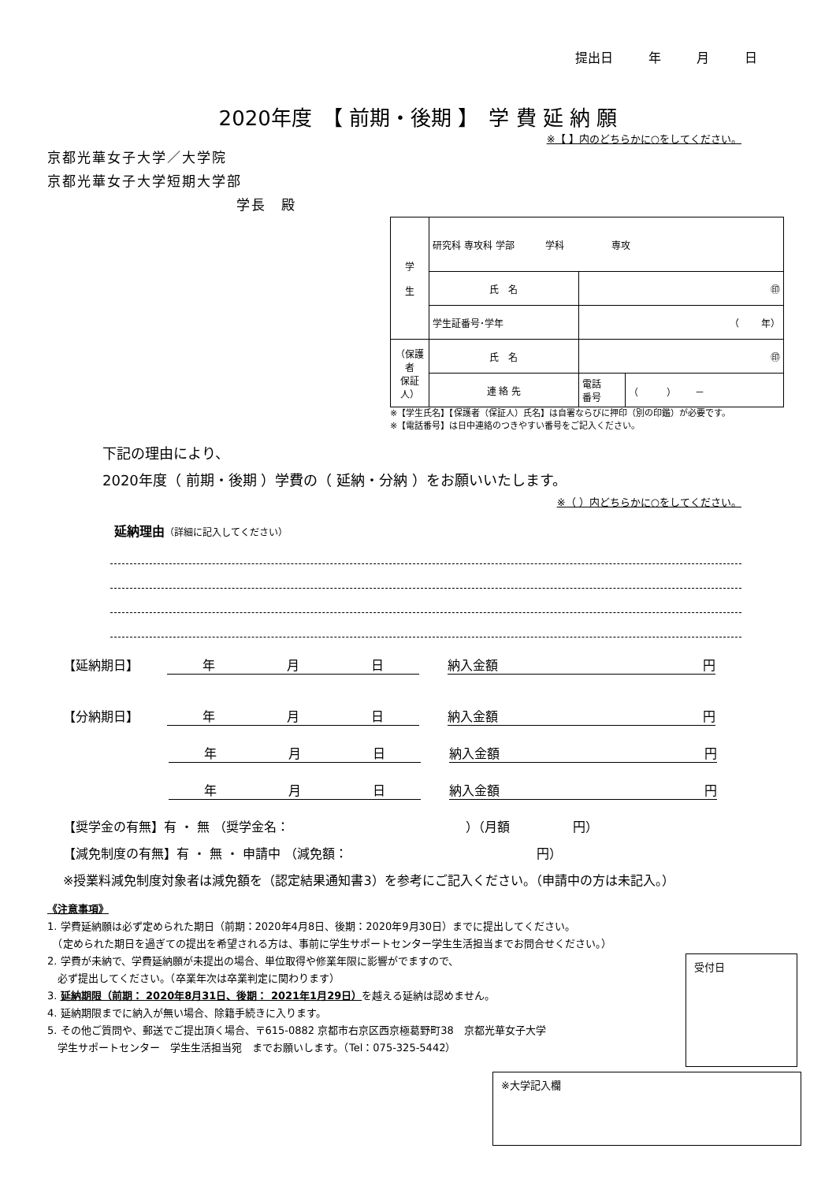提出日 年 月 日
2020年度　【 前期・後期 】　学 費 延 納 願
※【 】内のどちらかに○をしてください。
京都光華女子大学／大学院
京都光華女子大学短期大学部
学長　殿
| 学 生 | 研究科 専攻科 学部 学科 専攻 | | |
| | 氏 名 | ㊞ | |
| | 学生証番号･学年 | （ 年） | |
| （保護者 保証人） | 氏 名 | ㊞ | |
| | 連 絡 先 | 電話 番号 | （ ） － |
※【学生氏名】【保護者（保証人）氏名】は自署ならびに押印（別の印鑑）が必要です。
※【電話番号】は日中連絡のつきやすい番号をご記入ください。
下記の理由により、
2020年度（ 前期・後期 ）学費の（ 延納・分納 ）をお願いいたします。
※（ ）内どちらかに○をしてください。
延納理由（詳細に記入してください）
【延納期日】 年 月 日 納入金額 円
【分納期日】 年 月 日 納入金額 円
年 月 日 納入金額 円
年 月 日 納入金額 円
【奨学金の有無】有 ・ 無 （奨学金名：　　　　　　　　　　　　　　）（月額　　　　　円）
【減免制度の有無】有 ・ 無 ・ 申請中 （減免額：　　　　　　　　　　　　　　　円）
※授業料減免制度対象者は減免額を（認定結果通知書3）を参考にご記入ください。（申請中の方は未記入。）
《注意事項》
1. 学費延納願は必ず定められた期日（前期：2020年4月8日、後期：2020年9月30日）までに提出してください。
　（定められた期日を過ぎての提出を希望される方は、事前に学生サポートセンター学生生活担当までお問合せください。）
2. 学費が未納で、学費延納願が未提出の場合、単位取得や修業年限に影響がでますので、
　必ず提出してください。（卒業年次は卒業判定に関わります）
3. 延納期限（前期： 2020年8月31日、後期： 2021年1月29日）を越える延納は認めません。
4. 延納期限までに納入が無い場合、除籍手続きに入ります。
5. その他ご質問や、郵送でご提出頂く場合、〒615-0882 京都市右京区西京極葛野町38　京都光華女子大学
　学生サポートセンター　学生生活担当宛　までお願いします。（Tel：075-325-5442）
受付日
※大学記入欄